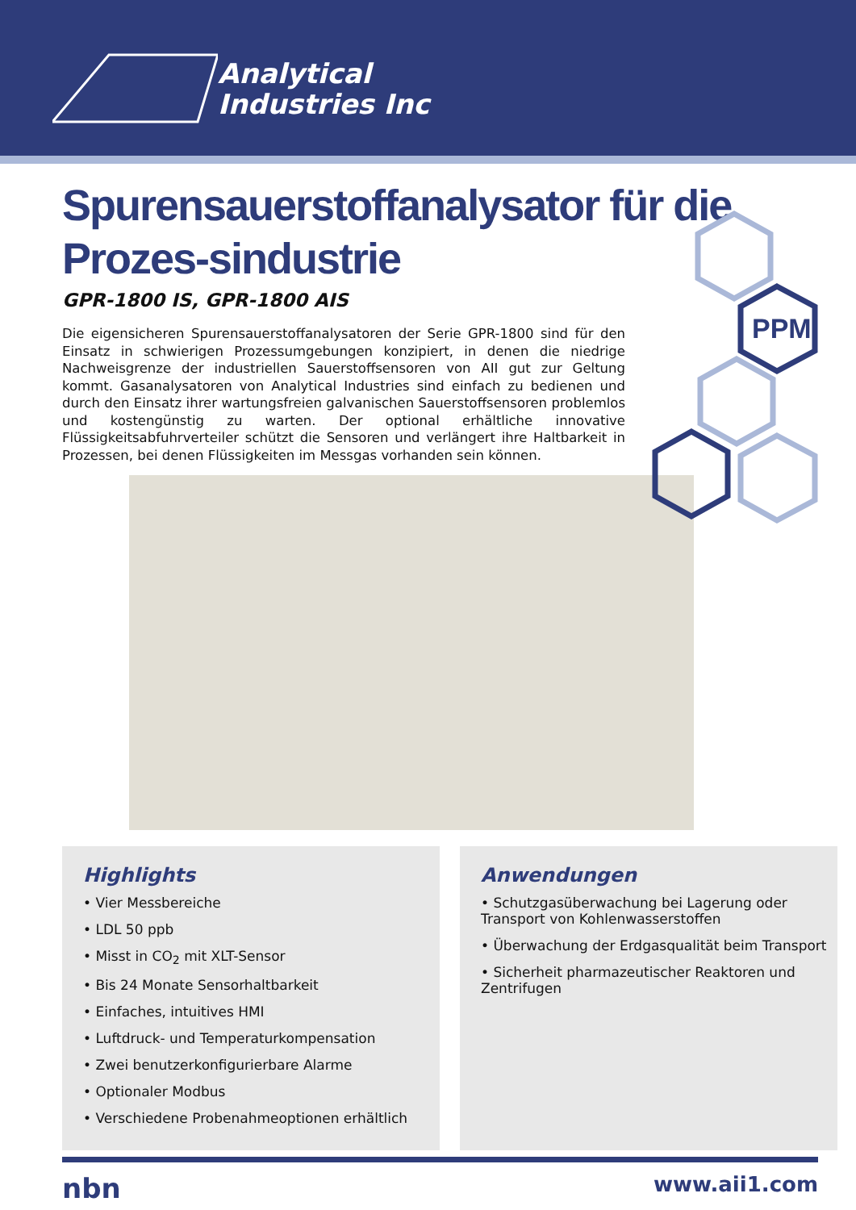Analytical
Industries Inc
PPM
Spurensauerstoffanalysator für die Prozes-sindustrie
GPR-1800 IS, GPR-1800 AIS
Die eigensicheren Spurensauerstoffanalysatoren der Serie GPR-1800 sind für den Einsatz in schwierigen Prozessumgebungen konzipiert, in denen die niedrige Nachweisgrenze der industriellen Sauerstoffsensoren von AII gut zur Geltung kommt. Gasanalysatoren von Analytical Industries sind einfach zu bedienen und durch den Einsatz ihrer wartungsfreien galvanischen Sauerstoffsensoren problemlos und kostengünstig zu warten. Der optional erhältliche innovative Flüssigkeitsabfuhrverteiler schützt die Sensoren und verlängert ihre Haltbarkeit in Prozessen, bei denen Flüssigkeiten im Messgas vorhanden sein können.
Highlights
• Vier Messbereiche
• LDL 50 ppb
• Misst in CO<sub>2</sub> mit XLT-Sensor
• Bis 24 Monate Sensorhaltbarkeit
• Einfaches, intuitives HMI
• Luftdruck- und Temperaturkompensation
• Zwei benutzerkonfigurierbare Alarme
• Optionaler Modbus
• Verschiedene Probenahmeoptionen erhältlich
Anwendungen
• Schutzgasüberwachung bei Lagerung oder Transport von Kohlenwasserstoffen
• Überwachung der Erdgasqualität beim Transport
• Sicherheit pharmazeutischer Reaktoren und Zentrifugen
nbn www.aii1.com